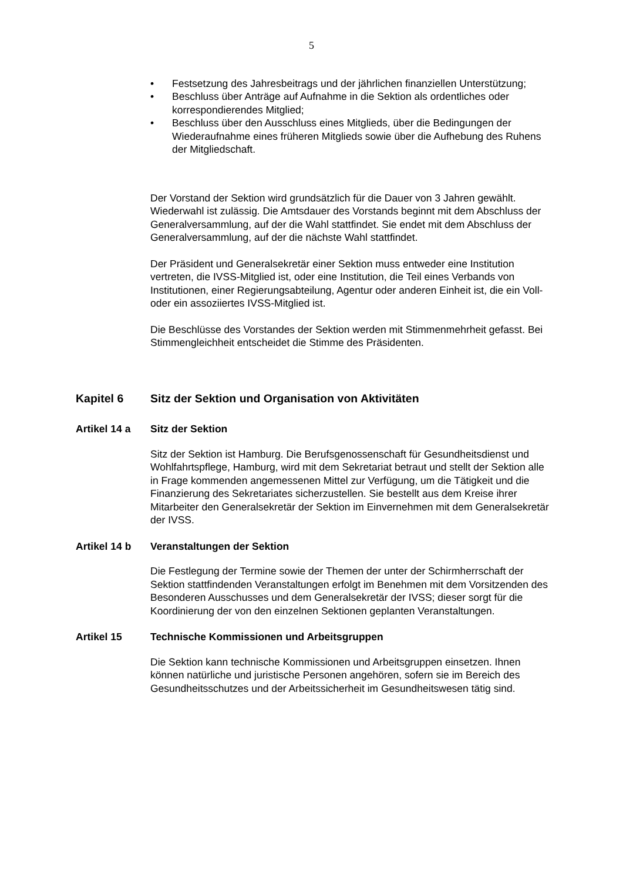5
• Festsetzung des Jahresbeitrags und der jährlichen finanziellen Unterstützung;
• Beschluss über Anträge auf Aufnahme in die Sektion als ordentliches oder korrespondierendes Mitglied;
• Beschluss über den Ausschluss eines Mitglieds, über die Bedingungen der Wiederaufnahme eines früheren Mitglieds sowie über die Aufhebung des Ruhens der Mitgliedschaft.
Der Vorstand der Sektion wird grundsätzlich für die Dauer von 3 Jahren gewählt. Wiederwahl ist zulässig. Die Amtsdauer des Vorstands beginnt mit dem Abschluss der Generalversammlung, auf der die Wahl stattfindet. Sie endet mit dem Abschluss der Generalversammlung, auf der die nächste Wahl stattfindet.
Der Präsident und Generalsekretär einer Sektion muss entweder eine Institution vertreten, die IVSS-Mitglied ist, oder eine Institution, die Teil eines Verbands von Institutionen, einer Regierungsabteilung, Agentur oder anderen Einheit ist, die ein Voll- oder ein assoziiertes IVSS-Mitglied ist.
Die Beschlüsse des Vorstandes der Sektion werden mit Stimmenmehrheit gefasst. Bei Stimmengleichheit entscheidet die Stimme des Präsidenten.
Kapitel 6 Sitz der Sektion und Organisation von Aktivitäten
Artikel 14 a Sitz der Sektion
Sitz der Sektion ist Hamburg. Die Berufsgenossenschaft für Gesundheitsdienst und Wohlfahrtspflege, Hamburg, wird mit dem Sekretariat betraut und stellt der Sektion alle in Frage kommenden angemessenen Mittel zur Verfügung, um die Tätigkeit und die Finanzierung des Sekretariates sicherzustellen. Sie bestellt aus dem Kreise ihrer Mitarbeiter den Generalsekretär der Sektion im Einvernehmen mit dem Generalsekretär der IVSS.
Artikel 14 b Veranstaltungen der Sektion
Die Festlegung der Termine sowie der Themen der unter der Schirmherrschaft der Sektion stattfindenden Veranstaltungen erfolgt im Benehmen mit dem Vorsitzenden des Besonderen Ausschusses und dem Generalsekretär der IVSS; dieser sorgt für die Koordinierung der von den einzelnen Sektionen geplanten Veranstaltungen.
Artikel 15 Technische Kommissionen und Arbeitsgruppen
Die Sektion kann technische Kommissionen und Arbeitsgruppen einsetzen. Ihnen können natürliche und juristische Personen angehören, sofern sie im Bereich des Gesundheitsschutzes und der Arbeitssicherheit im Gesundheitswesen tätig sind.